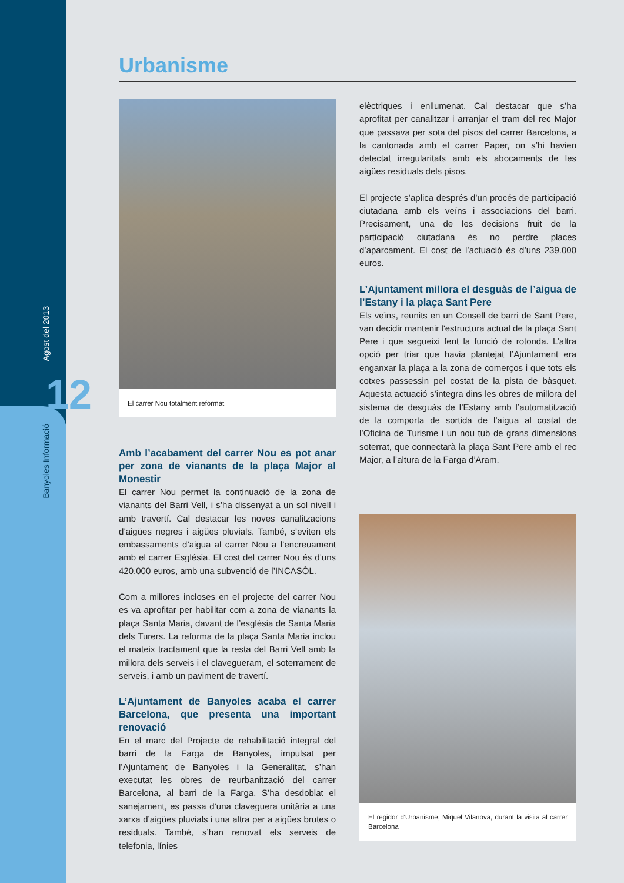Agost del 2013
12
Banyoles Informació
Urbanisme
El carrer Nou totalment reformat
Amb l’acabament del carrer Nou es pot anar per zona de vianants de la plaça Major al Monestir
El carrer Nou permet la continuació de la zona de vianants del Barri Vell, i s’ha dissenyat a un sol nivell i amb travertí. Cal destacar les noves canalitzacions d’aigües negres i aigües pluvials. També, s’eviten els embassaments d’aigua al carrer Nou a l’encreuament amb el carrer Església. El cost del carrer Nou és d’uns 420.000 euros, amb una subvenció de l’INCASÒL.
Com a millores incloses en el projecte del carrer Nou es va aprofitar per habilitar com a zona de vianants la plaça Santa Maria, davant de l’església de Santa Maria dels Turers. La reforma de la plaça Santa Maria inclou el mateix tractament que la resta del Barri Vell amb la millora dels serveis i el clavegueram, el soterrament de serveis, i amb un paviment de travertí.
L’Ajuntament de Banyoles acaba el carrer Barcelona, que presenta una important renovació
En el marc del Projecte de rehabilitació integral del barri de la Farga de Banyoles, impulsat per l’Ajuntament de Banyoles i la Generalitat, s’han executat les obres de reurbanització del carrer Barcelona, al barri de la Farga. S’ha desdoblat el sanejament, es passa d’una claveguera unitària a una xarxa d’aigües pluvials i una altra per a aigües brutes o residuals. També, s’han renovat els serveis de telefonia, línies
elèctriques i enllumenat. Cal destacar que s’ha aprofitat per canalitzar i arranjar el tram del rec Major que passava per sota del pisos del carrer Barcelona, a la cantonada amb el carrer Paper, on s’hi havien detectat irregularitats amb els abocaments de les aigües residuals dels pisos.
El projecte s’aplica després d’un procés de participació ciutadana amb els veïns i associacions del barri. Precisament, una de les decisions fruit de la participació ciutadana és no perdre places d’aparcament. El cost de l’actuació és d’uns 239.000 euros.
L’Ajuntament millora el desguàs de l’aigua de l’Estany i la plaça Sant Pere
Els veïns, reunits en un Consell de barri de Sant Pere, van decidir mantenir l'estructura actual de la plaça Sant Pere i que segueixi fent la funció de rotonda. L’altra opció per triar que havia plantejat l’Ajuntament era enganxar la plaça a la zona de comerços i que tots els cotxes passessin pel costat de la pista de bàsquet. Aquesta actuació s’integra dins les obres de millora del sistema de desguàs de l’Estany amb l’automatització de la comporta de sortida de l’aigua al costat de l’Oficina de Turisme i un nou tub de grans dimensions soterrat, que connectarà la plaça Sant Pere amb el rec Major, a l’altura de la Farga d’Aram.
El regidor d'Urbanisme, Miquel Vilanova, durant la visita al carrer Barcelona